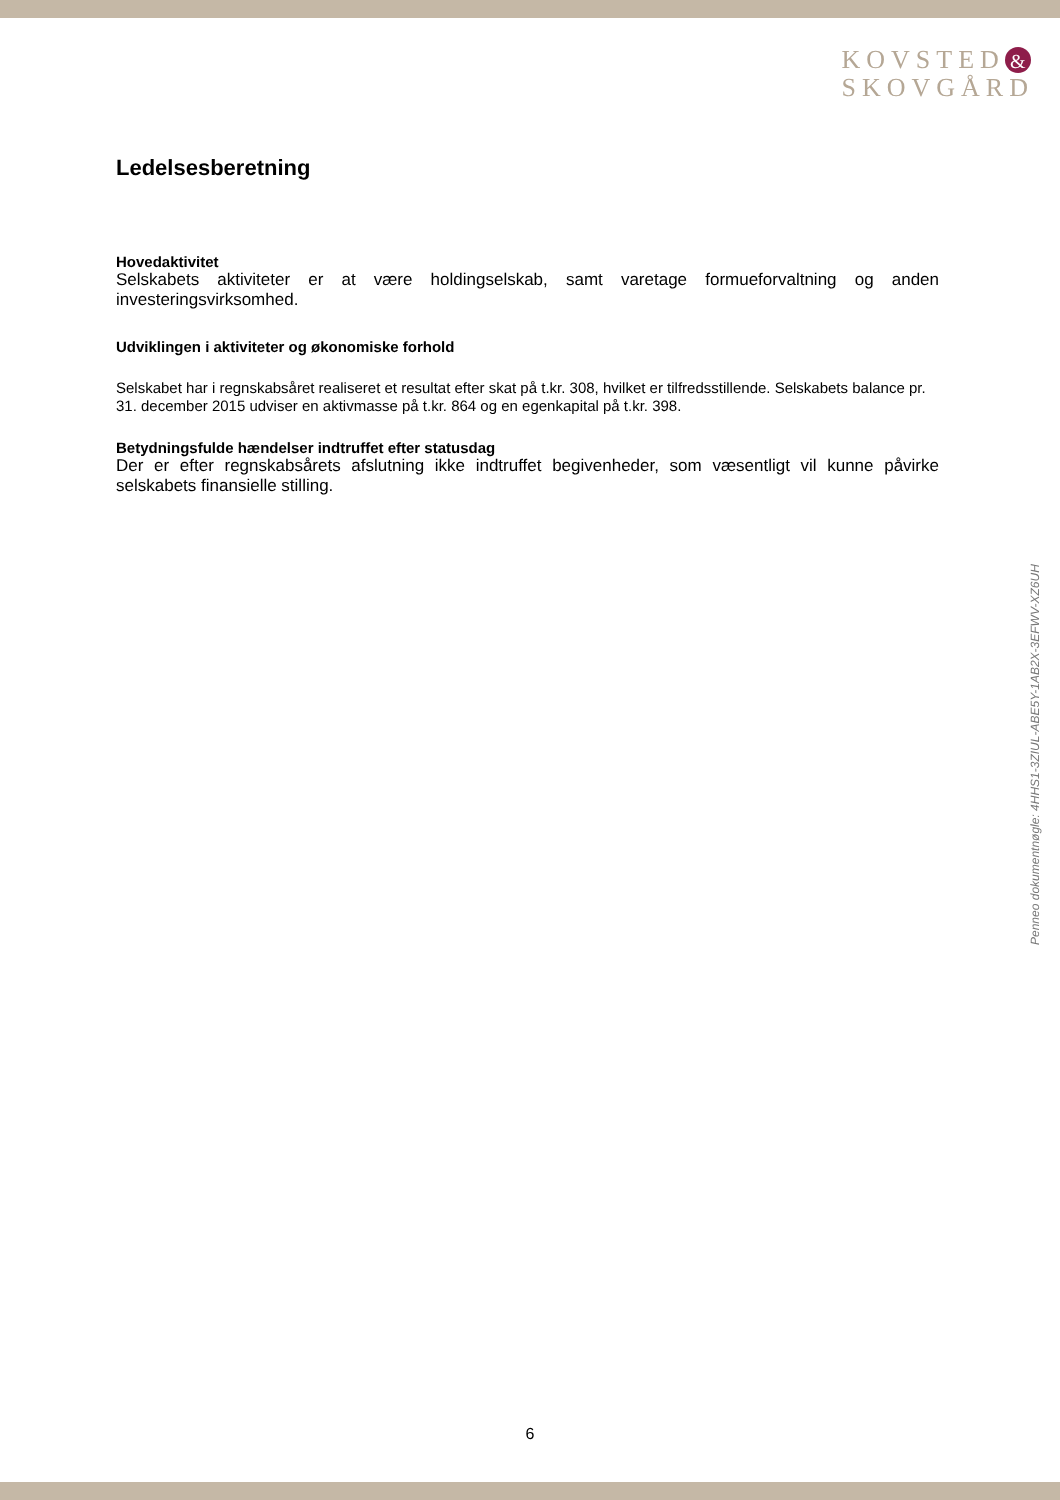KOVSTED &
SKOVGÅRD
Ledelsesberetning
Hovedaktivitet
Selskabets aktiviteter er at være holdingselskab, samt varetage formueforvaltning og anden investeringsvirksomhed.
Udviklingen i aktiviteter og økonomiske forhold
Selskabet har i regnskabsåret realiseret et resultat efter skat på t.kr. 308, hvilket er tilfredsstillende. Selskabets balance pr. 31. december 2015 udviser en aktivmasse på t.kr. 864 og en egenkapital på t.kr. 398.
Betydningsfulde hændelser indtruffet efter statusdag
Der er efter regnskabsårets afslutning ikke indtruffet begivenheder, som væsentligt vil kunne påvirke selskabets finansielle stilling.
Penneo dokumentnøgle: 4HHS1-3ZIUL-ABE5Y-1AB2X-3EFWV-XZ6UH
6